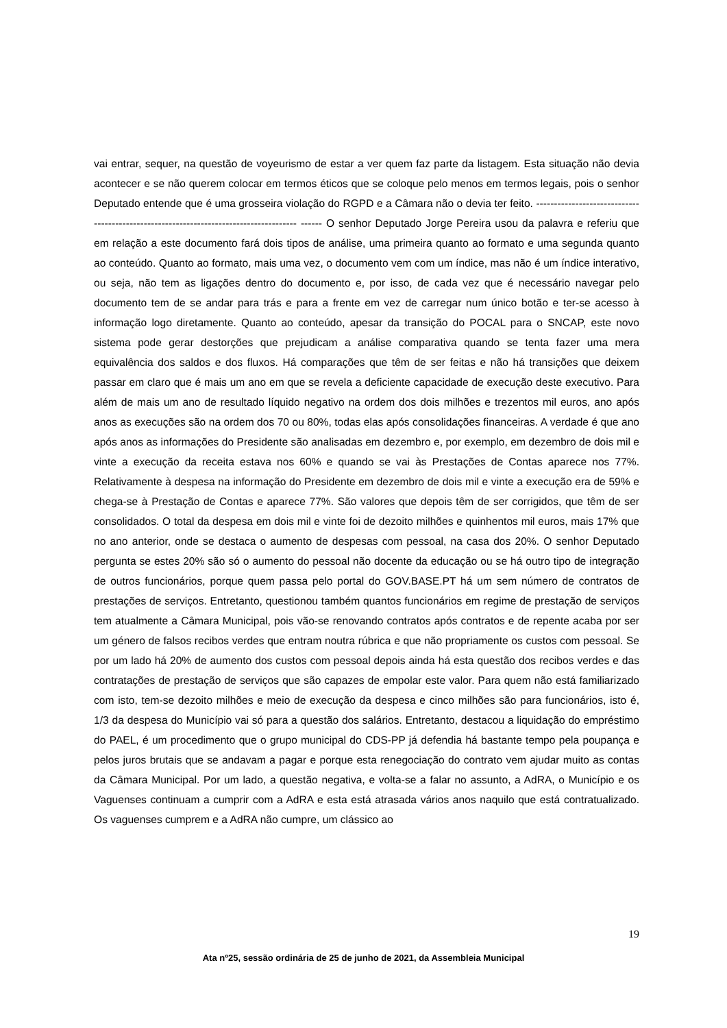vai entrar, sequer, na questão de voyeurismo de estar a ver quem faz parte da listagem. Esta situação não devia acontecer e se não querem colocar em termos éticos que se coloque pelo menos em termos legais, pois o senhor Deputado entende que é uma grosseira violação do RGPD e a Câmara não o devia ter feito. -------------------------------------------------------------------------------------- ------ O senhor Deputado Jorge Pereira usou da palavra e referiu que em relação a este documento fará dois tipos de análise, uma primeira quanto ao formato e uma segunda quanto ao conteúdo. Quanto ao formato, mais uma vez, o documento vem com um índice, mas não é um índice interativo, ou seja, não tem as ligações dentro do documento e, por isso, de cada vez que é necessário navegar pelo documento tem de se andar para trás e para a frente em vez de carregar num único botão e ter-se acesso à informação logo diretamente. Quanto ao conteúdo, apesar da transição do POCAL para o SNCAP, este novo sistema pode gerar destorções que prejudicam a análise comparativa quando se tenta fazer uma mera equivalência dos saldos e dos fluxos. Há comparações que têm de ser feitas e não há transições que deixem passar em claro que é mais um ano em que se revela a deficiente capacidade de execução deste executivo. Para além de mais um ano de resultado líquido negativo na ordem dos dois milhões e trezentos mil euros, ano após anos as execuções são na ordem dos 70 ou 80%, todas elas após consolidações financeiras. A verdade é que ano após anos as informações do Presidente são analisadas em dezembro e, por exemplo, em dezembro de dois mil e vinte a execução da receita estava nos 60% e quando se vai às Prestações de Contas aparece nos 77%. Relativamente à despesa na informação do Presidente em dezembro de dois mil e vinte a execução era de 59% e chega-se à Prestação de Contas e aparece 77%. São valores que depois têm de ser corrigidos, que têm de ser consolidados. O total da despesa em dois mil e vinte foi de dezoito milhões e quinhentos mil euros, mais 17% que no ano anterior, onde se destaca o aumento de despesas com pessoal, na casa dos 20%. O senhor Deputado pergunta se estes 20% são só o aumento do pessoal não docente da educação ou se há outro tipo de integração de outros funcionários, porque quem passa pelo portal do GOV.BASE.PT há um sem número de contratos de prestações de serviços. Entretanto, questionou também quantos funcionários em regime de prestação de serviços tem atualmente a Câmara Municipal, pois vão-se renovando contratos após contratos e de repente acaba por ser um género de falsos recibos verdes que entram noutra rúbrica e que não propriamente os custos com pessoal. Se por um lado há 20% de aumento dos custos com pessoal depois ainda há esta questão dos recibos verdes e das contratações de prestação de serviços que são capazes de empolar este valor. Para quem não está familiarizado com isto, tem-se dezoito milhões e meio de execução da despesa e cinco milhões são para funcionários, isto é, 1/3 da despesa do Município vai só para a questão dos salários. Entretanto, destacou a liquidação do empréstimo do PAEL, é um procedimento que o grupo municipal do CDS-PP já defendia há bastante tempo pela poupança e pelos juros brutais que se andavam a pagar e porque esta renegociação do contrato vem ajudar muito as contas da Câmara Municipal. Por um lado, a questão negativa, e volta-se a falar no assunto, a AdRA, o Município e os Vaguenses continuam a cumprir com a AdRA e esta está atrasada vários anos naquilo que está contratualizado. Os vaguenses cumprem e a AdRA não cumpre, um clássico ao
19
Ata nº25, sessão ordinária de 25 de junho de 2021, da Assembleia Municipal